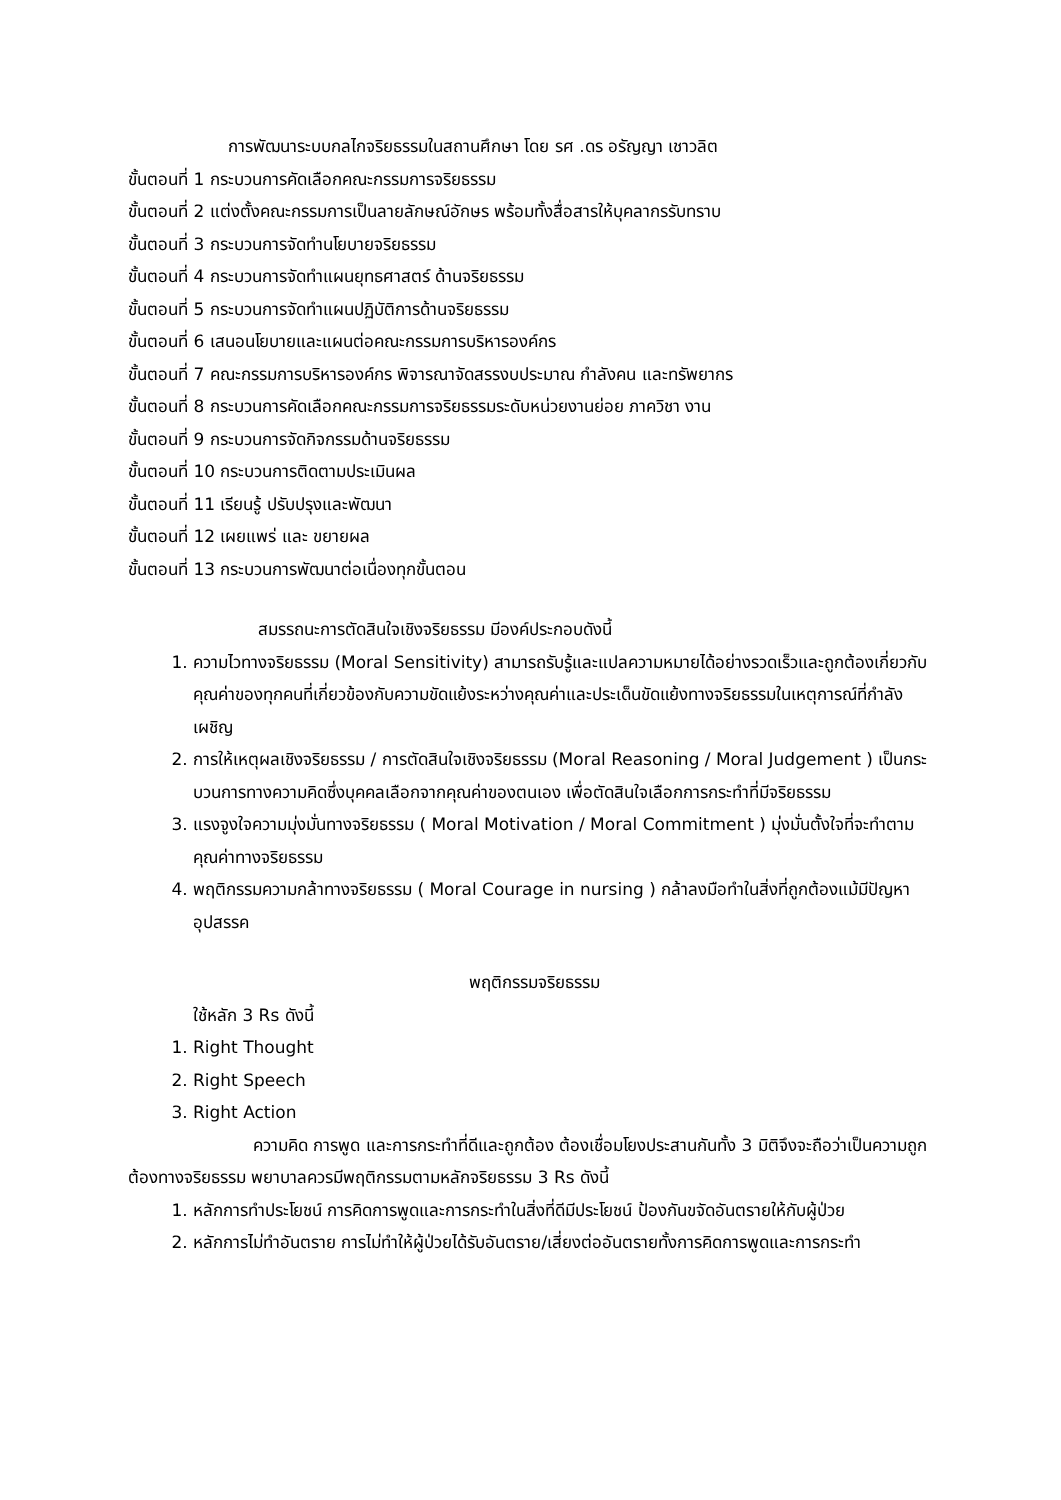การพัฒนาระบบกลไกจริยธรรมในสถานศึกษา โดย รศ .ดร อรัญญา เชาวลิต
ขั้นตอนที่ 1 กระบวนการคัดเลือกคณะกรรมการจริยธรรม
ขั้นตอนที่ 2 แต่งตั้งคณะกรรมการเป็นลายลักษณ์อักษร พร้อมทั้งสื่อสารให้บุคลากรรับทราบ
ขั้นตอนที่ 3 กระบวนการจัดทำนโยบายจริยธรรม
ขั้นตอนที่ 4 กระบวนการจัดทำแผนยุทธศาสตร์ ด้านจริยธรรม
ขั้นตอนที่ 5 กระบวนการจัดทำแผนปฏิบัติการด้านจริยธรรม
ขั้นตอนที่ 6 เสนอนโยบายและแผนต่อคณะกรรมการบริหารองค์กร
ขั้นตอนที่ 7 คณะกรรมการบริหารองค์กร พิจารณาจัดสรรงบประมาณ กำลังคน และทรัพยากร
ขั้นตอนที่ 8 กระบวนการคัดเลือกคณะกรรมการจริยธรรมระดับหน่วยงานย่อย ภาควิชา งาน
ขั้นตอนที่ 9 กระบวนการจัดกิจกรรมด้านจริยธรรม
ขั้นตอนที่ 10 กระบวนการติดตามประเมินผล
ขั้นตอนที่ 11 เรียนรู้ ปรับปรุงและพัฒนา
ขั้นตอนที่ 12 เผยแพร่ และ ขยายผล
ขั้นตอนที่ 13 กระบวนการพัฒนาต่อเนื่องทุกขั้นตอน
สมรรถนะการตัดสินใจเชิงจริยธรรม มีองค์ประกอบดังนี้
1. ความไวทางจริยธรรม (Moral Sensitivity) สามารถรับรู้และแปลความหมายได้อย่างรวดเร็วและถูกต้องเกี่ยวกับคุณค่าของทุกคนที่เกี่ยวข้องกับความขัดแย้งระหว่างคุณค่าและประเด็นขัดแย้งทางจริยธรรมในเหตุการณ์ที่กำลังเผชิญ
2. การให้เหตุผลเชิงจริยธรรม / การตัดสินใจเชิงจริยธรรม (Moral Reasoning / Moral Judgement ) เป็นกระบวนการทางความคิดซึ่งบุคคลเลือกจากคุณค่าของตนเอง เพื่อตัดสินใจเลือกการกระทำที่มีจริยธรรม
3. แรงจูงใจความมุ่งมั่นทางจริยธรรม ( Moral Motivation / Moral Commitment ) มุ่งมั่นตั้งใจที่จะทำตามคุณค่าทางจริยธรรม
4. พฤติกรรมความกล้าทางจริยธรรม ( Moral Courage in nursing ) กล้าลงมือทำในสิ่งที่ถูกต้องแม้มีปัญหาอุปสรรค
พฤติกรรมจริยธรรม
ใช้หลัก 3 Rs ดังนี้
1. Right Thought
2. Right Speech
3. Right Action
ความคิด การพูด และการกระทำที่ดีและถูกต้อง ต้องเชื่อมโยงประสานกันทั้ง 3 มิติจึงจะถือว่าเป็นความถูกต้องทางจริยธรรม พยาบาลควรมีพฤติกรรมตามหลักจริยธรรม 3 Rs ดังนี้
1. หลักการทำประโยชน์ การคิดการพูดและการกระทำในสิ่งที่ดีมีประโยชน์ ป้องกันขจัดอันตรายให้กับผู้ป่วย
2. หลักการไม่ทำอันตราย การไม่ทำให้ผู้ป่วยได้รับอันตราย/เสี่ยงต่ออันตรายทั้งการคิดการพูดและการกระทำ